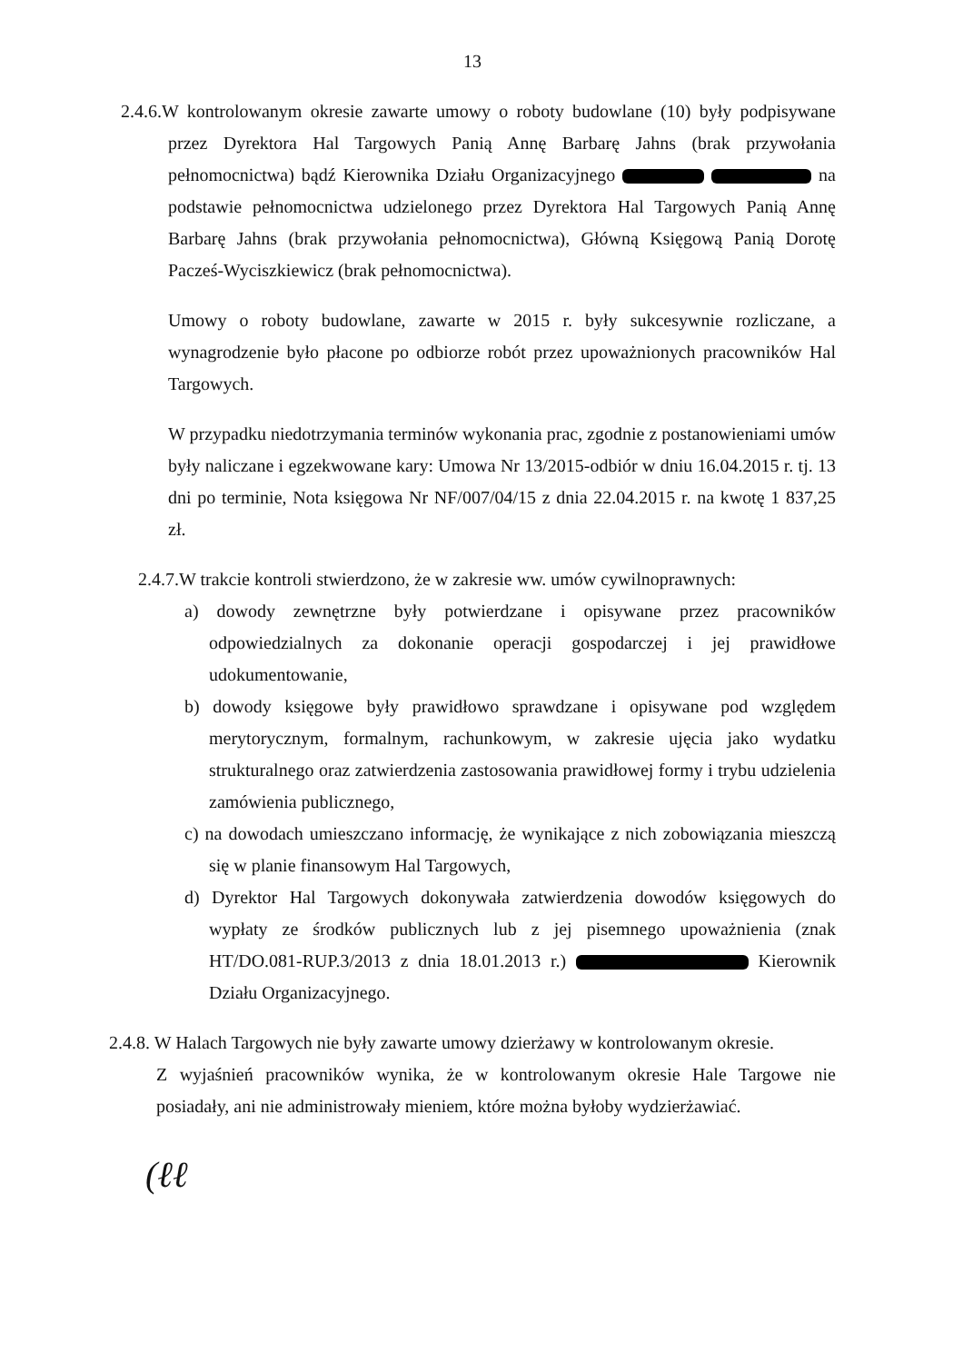13
2.4.6.W kontrolowanym okresie zawarte umowy o roboty budowlane (10) były podpisywane przez Dyrektora Hal Targowych Panią Annę Barbarę Jahns (brak przywołania pełnomocnictwa) bądź Kierownika Działu Organizacyjnego na podstawie pełnomocnictwa udzielonego przez Dyrektora Hal Targowych Panią Annę Barbarę Jahns (brak przywołania pełnomocnictwa), Główną Księgową Panią Dorotę Pacześ-Wyciszkiewicz (brak pełnomocnictwa).
Umowy o roboty budowlane, zawarte w 2015 r. były sukcesywnie rozliczane, a wynagrodzenie było płacone po odbiorze robót przez upoważnionych pracowników Hal Targowych.
W przypadku niedotrzymania terminów wykonania prac, zgodnie z postanowieniami umów były naliczane i egzekwowane kary: Umowa Nr 13/2015-odbiór w dniu 16.04.2015 r. tj. 13 dni po terminie, Nota księgowa Nr NF/007/04/15 z dnia 22.04.2015 r. na kwotę 1 837,25 zł.
2.4.7.W trakcie kontroli stwierdzono, że w zakresie ww. umów cywilnoprawnych:
a) dowody zewnętrzne były potwierdzane i opisywane przez pracowników odpowiedzialnych za dokonanie operacji gospodarczej i jej prawidłowe udokumentowanie,
b) dowody księgowe były prawidłowo sprawdzane i opisywane pod względem merytorycznym, formalnym, rachunkowym, w zakresie ujęcia jako wydatku strukturalnego oraz zatwierdzenia zastosowania prawidłowej formy i trybu udzielenia zamówienia publicznego,
c) na dowodach umieszczano informację, że wynikające z nich zobowiązania mieszczą się w planie finansowym Hal Targowych,
d) Dyrektor Hal Targowych dokonywała zatwierdzenia dowodów księgowych do wypłaty ze środków publicznych lub z jej pisemnego upoważnienia (znak HT/DO.081-RUP.3/2013 z dnia 18.01.2013 r.) Kierownik Działu Organizacyjnego.
2.4.8. W Halach Targowych nie były zawarte umowy dzierżawy w kontrolowanym okresie.
Z wyjaśnień pracowników wynika, że w kontrolowanym okresie Hale Targowe nie posiadały, ani nie administrowały mieniem, które można byłoby wydzierżawiać.
(ℓℓ